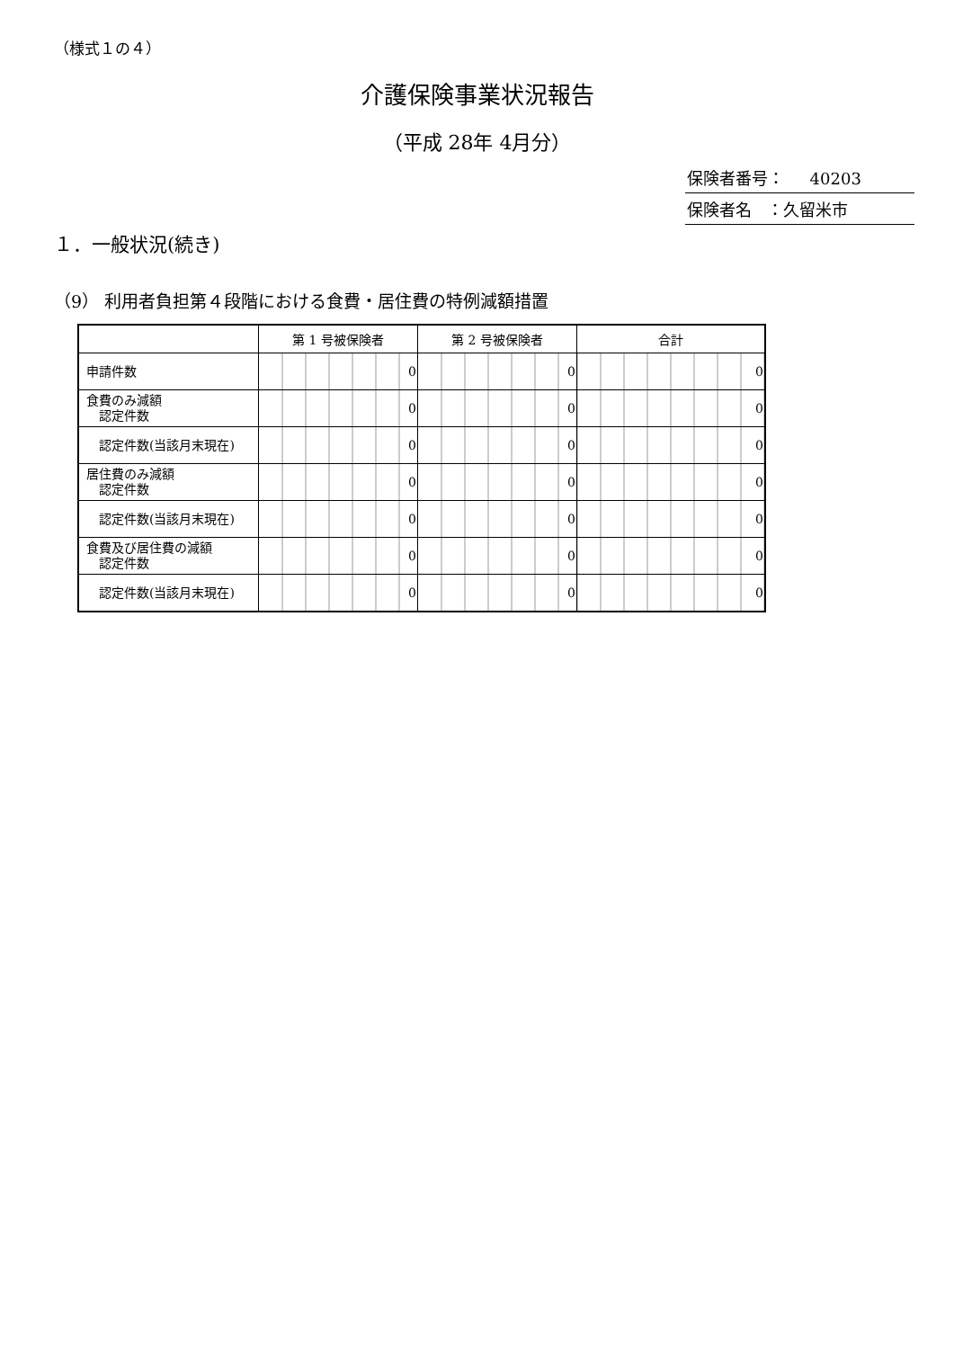（様式１の４）
介護保険事業状況報告
（平成 28年 4月分）
保険者番号： 40203
保険者名 ：久留米市
１．一般状況(続き)
（9） 利用者負担第４段階における食費・居住費の特例減額措置
| | 第 1 号被保険者 | 第 2 号被保険者 | 合計 |
| --- | --- | --- | --- |
| 申請件数 | 0 | 0 | 0 |
| 食費のみ減額 認定件数 | 0 | 0 | 0 |
| 認定件数(当該月末現在) | 0 | 0 | 0 |
| 居住費のみ減額 認定件数 | 0 | 0 | 0 |
| 認定件数(当該月末現在) | 0 | 0 | 0 |
| 食費及び居住費の減額 認定件数 | 0 | 0 | 0 |
| 認定件数(当該月末現在) | 0 | 0 | 0 |